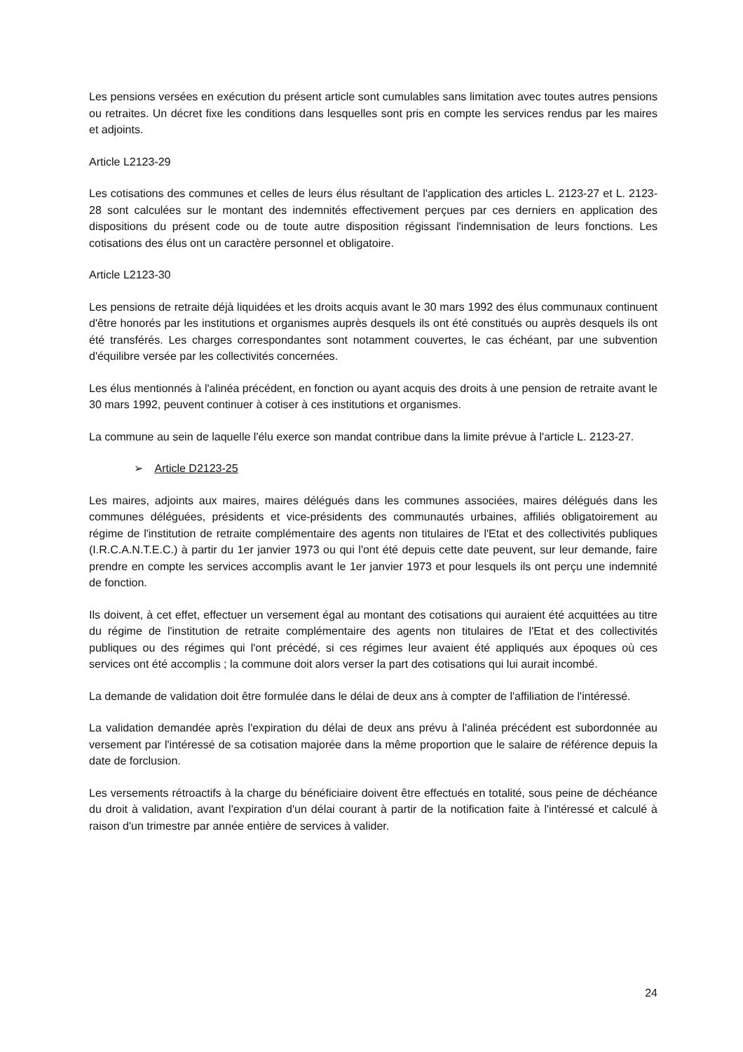Les pensions versées en exécution du présent article sont cumulables sans limitation avec toutes autres pensions ou retraites. Un décret fixe les conditions dans lesquelles sont pris en compte les services rendus par les maires et adjoints.
Article L2123-29
Les cotisations des communes et celles de leurs élus résultant de l'application des articles L. 2123-27 et L. 2123-28 sont calculées sur le montant des indemnités effectivement perçues par ces derniers en application des dispositions du présent code ou de toute autre disposition régissant l'indemnisation de leurs fonctions. Les cotisations des élus ont un caractère personnel et obligatoire.
Article L2123-30
Les pensions de retraite déjà liquidées et les droits acquis avant le 30 mars 1992 des élus communaux continuent d'être honorés par les institutions et organismes auprès desquels ils ont été constitués ou auprès desquels ils ont été transférés. Les charges correspondantes sont notamment couvertes, le cas échéant, par une subvention d'équilibre versée par les collectivités concernées.
Les élus mentionnés à l'alinéa précédent, en fonction ou ayant acquis des droits à une pension de retraite avant le 30 mars 1992, peuvent continuer à cotiser à ces institutions et organismes.
La commune au sein de laquelle l'élu exerce son mandat contribue dans la limite prévue à l'article L. 2123-27.
➢ Article D2123-25
Les maires, adjoints aux maires, maires délégués dans les communes associées, maires délégués dans les communes déléguées, présidents et vice-présidents des communautés urbaines, affiliés obligatoirement au régime de l'institution de retraite complémentaire des agents non titulaires de l'Etat et des collectivités publiques (I.R.C.A.N.T.E.C.) à partir du 1er janvier 1973 ou qui l'ont été depuis cette date peuvent, sur leur demande, faire prendre en compte les services accomplis avant le 1er janvier 1973 et pour lesquels ils ont perçu une indemnité de fonction.
Ils doivent, à cet effet, effectuer un versement égal au montant des cotisations qui auraient été acquittées au titre du régime de l'institution de retraite complémentaire des agents non titulaires de l'Etat et des collectivités publiques ou des régimes qui l'ont précédé, si ces régimes leur avaient été appliqués aux époques où ces services ont été accomplis ; la commune doit alors verser la part des cotisations qui lui aurait incombé.
La demande de validation doit être formulée dans le délai de deux ans à compter de l'affiliation de l'intéressé.
La validation demandée après l'expiration du délai de deux ans prévu à l'alinéa précédent est subordonnée au versement par l'intéressé de sa cotisation majorée dans la même proportion que le salaire de référence depuis la date de forclusion.
Les versements rétroactifs à la charge du bénéficiaire doivent être effectués en totalité, sous peine de déchéance du droit à validation, avant l'expiration d'un délai courant à partir de la notification faite à l'intéressé et calculé à raison d'un trimestre par année entière de services à valider.
24